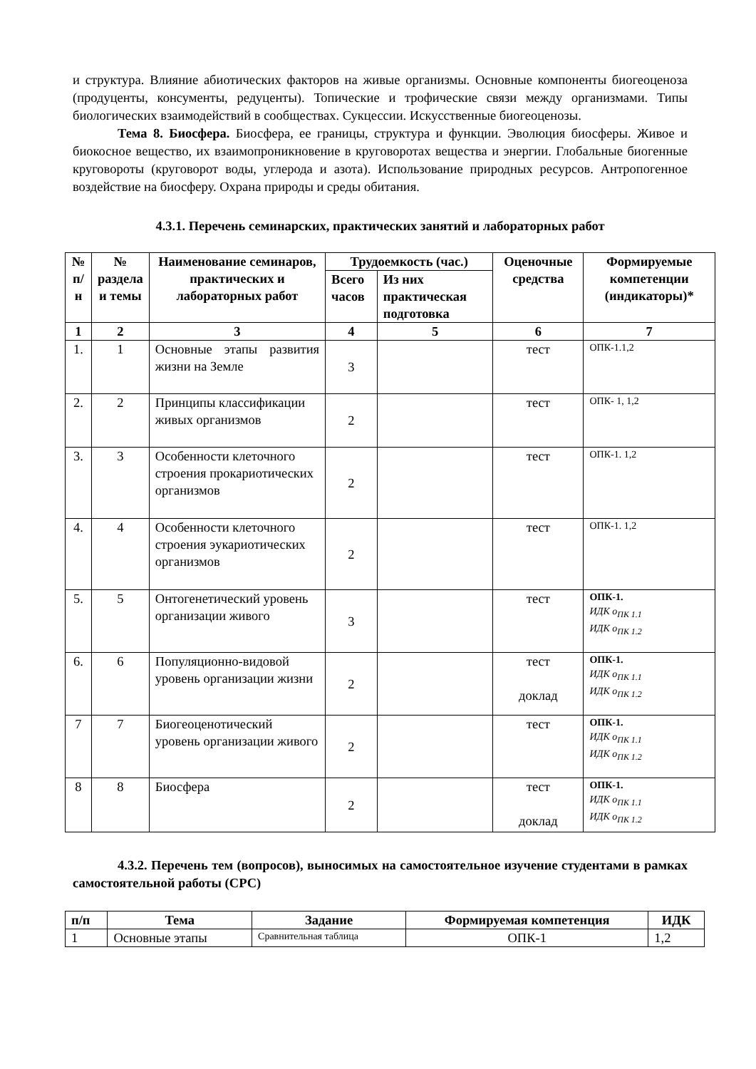и структура. Влияние абиотических факторов на живые организмы. Основные компоненты биогеоценоза (продуценты, консументы, редуценты). Топические и трофические связи между организмами. Типы биологических взаимодействий в сообществах. Сукцессии. Искусственные биогеоценозы.
Тема 8. Биосфера. Биосфера, ее границы, структура и функции. Эволюция биосферы. Живое и биокосное вещество, их взаимопроникновение в круговоротах вещества и энергии. Глобальные биогенные круговороты (круговорот воды, углерода и азота). Использование природных ресурсов. Антропогенное воздействие на биосферу. Охрана природы и среды обитания.
4.3.1. Перечень семинарских, практических занятий и лабораторных работ
| № п/н | № раздела и темы | Наименование семинаров, практических и лабораторных работ | Трудоемкость (час.) | | Оценочные средства | Формируемые компетенции (индикаторы)* |
| --- | --- | --- | --- | --- | --- | --- |
| | | | Всего часов | Из них практическая подготовка | | |
| 1 | 2 | 3 | 4 | 5 | 6 | 7 |
| 1. | 1 | Основные этапы развития жизни на Земле | 3 | | тест | ОПК-1.1,2 |
| 2. | 2 | Принципы классификации живых организмов | 2 | | тест | ОПК- 1, 1,2 |
| 3. | 3 | Особенности клеточного строения прокариотических организмов | 2 | | тест | ОПК-1. 1,2 |
| 4. | 4 | Особенности клеточного строения эукариотических организмов | 2 | | тест | ОПК-1. 1,2 |
| 5. | 5 | Онтогенетический уровень организации живого | 3 | | тест | ОПК-1. ИДК о<sub>ПК 1.1</sub> ИДК о<sub>ПК 1.2</sub> |
| 6. | 6 | Популяционно-видовой уровень организации жизни | 2 | | тест доклад | ОПК-1. ИДК о<sub>ПК 1.1</sub> ИДК о<sub>ПК 1.2</sub> |
| 7 | 7 | Биогеоценотический уровень организации живого | 2 | | тест | ОПК-1. ИДК о<sub>ПК 1.1</sub> ИДК о<sub>ПК 1.2</sub> |
| 8 | 8 | Биосфера | 2 | | тест доклад | ОПК-1. ИДК о<sub>ПК 1.1</sub> ИДК о<sub>ПК 1.2</sub> |
4.3.2. Перечень тем (вопросов), выносимых на самостоятельное изучение студентами в рамках самостоятельной работы (СРС)
| п/п | Тема | Задание | Формируемая компетенция | ИДК |
| --- | --- | --- | --- | --- |
| 1 | Основные этапы | Сравнительная таблица | ОПК-1 | 1,2 |